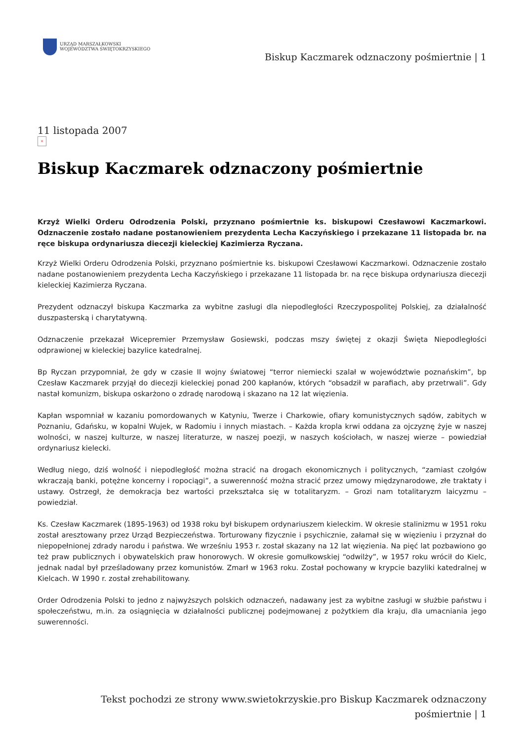URZĄD MARSZAŁKOWSKI
WOJEWÓDZTWA ŚWIĘTOKRZYSKIEGO
Biskup Kaczmarek odznaczony pośmiertnie | 1
11 listopada 2007
×
Biskup Kaczmarek odznaczony pośmiertnie
Krzyż Wielki Orderu Odrodzenia Polski, przyznano pośmiertnie ks. biskupowi Czesławowi Kaczmarkowi. Odznaczenie zostało nadane postanowieniem prezydenta Lecha Kaczyńskiego i przekazane 11 listopada br. na ręce biskupa ordynariusza diecezji kieleckiej Kazimierza Ryczana.
Krzyż Wielki Orderu Odrodzenia Polski, przyznano pośmiertnie ks. biskupowi Czesławowi Kaczmarkowi. Odznaczenie zostało nadane postanowieniem prezydenta Lecha Kaczyńskiego i przekazane 11 listopada br. na ręce biskupa ordynariusza diecezji kieleckiej Kazimierza Ryczana.
Prezydent odznaczył biskupa Kaczmarka za wybitne zasługi dla niepodległości Rzeczypospolitej Polskiej, za działalność duszpasterską i charytatywną.
Odznaczenie przekazał Wicepremier Przemysław Gosiewski, podczas mszy świętej z okazji Święta Niepodległości odprawionej w kieleckiej bazylice katedralnej.
Bp Ryczan przypomniał, że gdy w czasie II wojny światowej “terror niemiecki szalał w województwie poznańskim”, bp Czesław Kaczmarek przyjął do diecezji kieleckiej ponad 200 kapłanów, których “obsadził w parafiach, aby przetrwali”. Gdy nastał komunizm, biskupa oskarżono o zdradę narodową i skazano na 12 lat więzienia.
Kapłan wspomniał w kazaniu pomordowanych w Katyniu, Twerze i Charkowie, ofiary komunistycznych sądów, zabitych w Poznaniu, Gdańsku, w kopalni Wujek, w Radomiu i innych miastach. – Każda kropla krwi oddana za ojczyznę żyje w naszej wolności, w naszej kulturze, w naszej literaturze, w naszej poezji, w naszych kościołach, w naszej wierze – powiedział ordynariusz kielecki.
Według niego, dziś wolność i niepodległość można stracić na drogach ekonomicznych i politycznych, “zamiast czołgów wkraczają banki, potężne koncerny i ropociągi”, a suwerenność można stracić przez umowy międzynarodowe, złe traktaty i ustawy. Ostrzegł, że demokracja bez wartości przekształca się w totalitaryzm. – Grozi nam totalitaryzm laicyzmu – powiedział.
Ks. Czesław Kaczmarek (1895-1963) od 1938 roku był biskupem ordynariuszem kieleckim. W okresie stalinizmu w 1951 roku został aresztowany przez Urząd Bezpieczeństwa. Torturowany fizycznie i psychicznie, załamał się w więzieniu i przyznał do niepopełnionej zdrady narodu i państwa. We wrześniu 1953 r. został skazany na 12 lat więzienia. Na pięć lat pozbawiono go też praw publicznych i obywatelskich praw honorowych. W okresie gomułkowskiej “odwilży”, w 1957 roku wrócił do Kielc, jednak nadal był prześladowany przez komunistów. Zmarł w 1963 roku. Został pochowany w krypcie bazyliki katedralnej w Kielcach. W 1990 r. został zrehabilitowany.
Order Odrodzenia Polski to jedno z najwyższych polskich odznaczeń, nadawany jest za wybitne zasługi w służbie państwu i społeczeństwu, m.in. za osiągnięcia w działalności publicznej podejmowanej z pożytkiem dla kraju, dla umacniania jego suwerenności.
Tekst pochodzi ze strony www.swietokrzyskie.pro Biskup Kaczmarek odznaczony pośmiertnie | 1